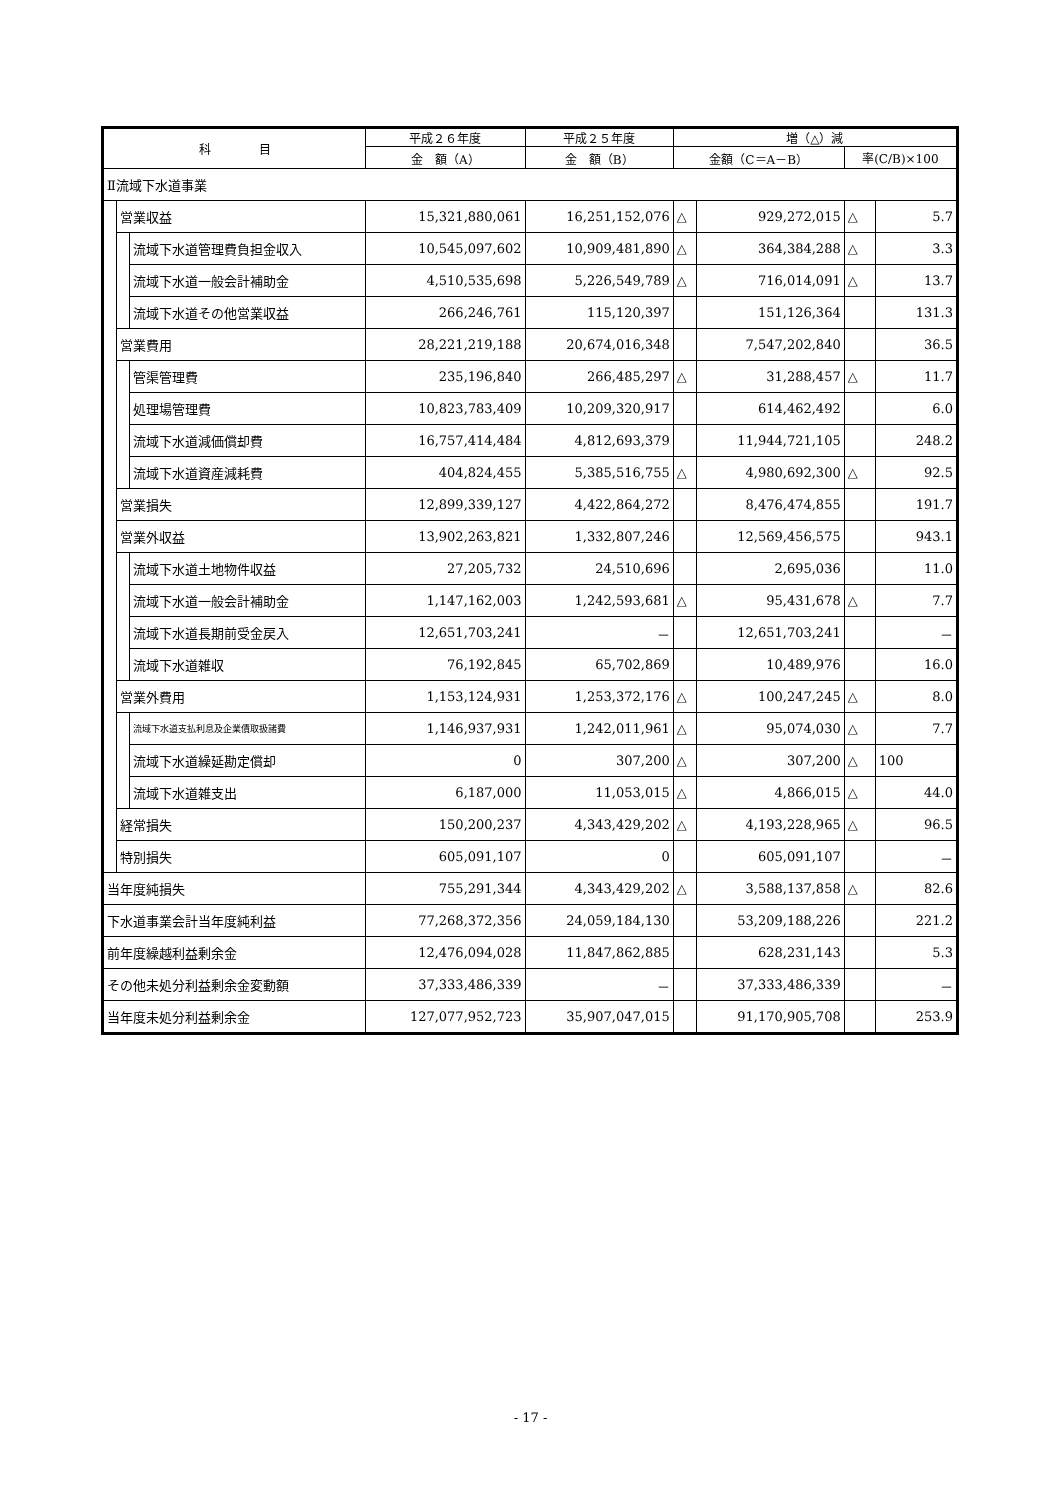| 科 目 | | | 平成２６年度 | 平成２５年度 | 増（△）減 | | | |
| --- | --- | --- | --- | --- | --- | --- | --- | --- |
| | | | 金 額（A） | 金 額（B） | 金額（C＝A－B） | | 率(C/B)×100 | |
| Ⅱ流域下水道事業 | | | | | | | | |
| | 営業収益 | | 15,321,880,061 | 16,251,152,076 | △ | 929,272,015 | △ | 5.7 |
| | | 流域下水道管理費負担金収入 | 10,545,097,602 | 10,909,481,890 | △ | 364,384,288 | △ | 3.3 |
| | | 流域下水道一般会計補助金 | 4,510,535,698 | 5,226,549,789 | △ | 716,014,091 | △ | 13.7 |
| | | 流域下水道その他営業収益 | 266,246,761 | 115,120,397 | | 151,126,364 | | 131.3 |
| | 営業費用 | | 28,221,219,188 | 20,674,016,348 | | 7,547,202,840 | | 36.5 |
| | | 管渠管理費 | 235,196,840 | 266,485,297 | △ | 31,288,457 | △ | 11.7 |
| | | 処理場管理費 | 10,823,783,409 | 10,209,320,917 | | 614,462,492 | | 6.0 |
| | | 流域下水道減価償却費 | 16,757,414,484 | 4,812,693,379 | | 11,944,721,105 | | 248.2 |
| | | 流域下水道資産減耗費 | 404,824,455 | 5,385,516,755 | △ | 4,980,692,300 | △ | 92.5 |
| | 営業損失 | | 12,899,339,127 | 4,422,864,272 | | 8,476,474,855 | | 191.7 |
| | 営業外収益 | | 13,902,263,821 | 1,332,807,246 | | 12,569,456,575 | | 943.1 |
| | | 流域下水道土地物件収益 | 27,205,732 | 24,510,696 | | 2,695,036 | | 11.0 |
| | | 流域下水道一般会計補助金 | 1,147,162,003 | 1,242,593,681 | △ | 95,431,678 | △ | 7.7 |
| | | 流域下水道長期前受金戻入 | 12,651,703,241 | － | | 12,651,703,241 | | － |
| | | 流域下水道雑収 | 76,192,845 | 65,702,869 | | 10,489,976 | | 16.0 |
| | 営業外費用 | | 1,153,124,931 | 1,253,372,176 | △ | 100,247,245 | △ | 8.0 |
| | | 流域下水道支払利息及企業債取扱諸費 | 1,146,937,931 | 1,242,011,961 | △ | 95,074,030 | △ | 7.7 |
| | | 流域下水道繰延勘定償却 | 0 | 307,200 | △ | 307,200 | △ | 100 |
| | | 流域下水道雑支出 | 6,187,000 | 11,053,015 | △ | 4,866,015 | △ | 44.0 |
| | 経常損失 | | 150,200,237 | 4,343,429,202 | △ | 4,193,228,965 | △ | 96.5 |
| | 特別損失 | | 605,091,107 | 0 | | 605,091,107 | | － |
| 当年度純損失 | | | 755,291,344 | 4,343,429,202 | △ | 3,588,137,858 | △ | 82.6 |
| 下水道事業会計当年度純利益 | | | 77,268,372,356 | 24,059,184,130 | | 53,209,188,226 | | 221.2 |
| 前年度繰越利益剰余金 | | | 12,476,094,028 | 11,847,862,885 | | 628,231,143 | | 5.3 |
| その他未処分利益剰余金変動額 | | | 37,333,486,339 | － | | 37,333,486,339 | | － |
| 当年度未処分利益剰余金 | | | 127,077,952,723 | 35,907,047,015 | | 91,170,905,708 | | 253.9 |
- 17 -